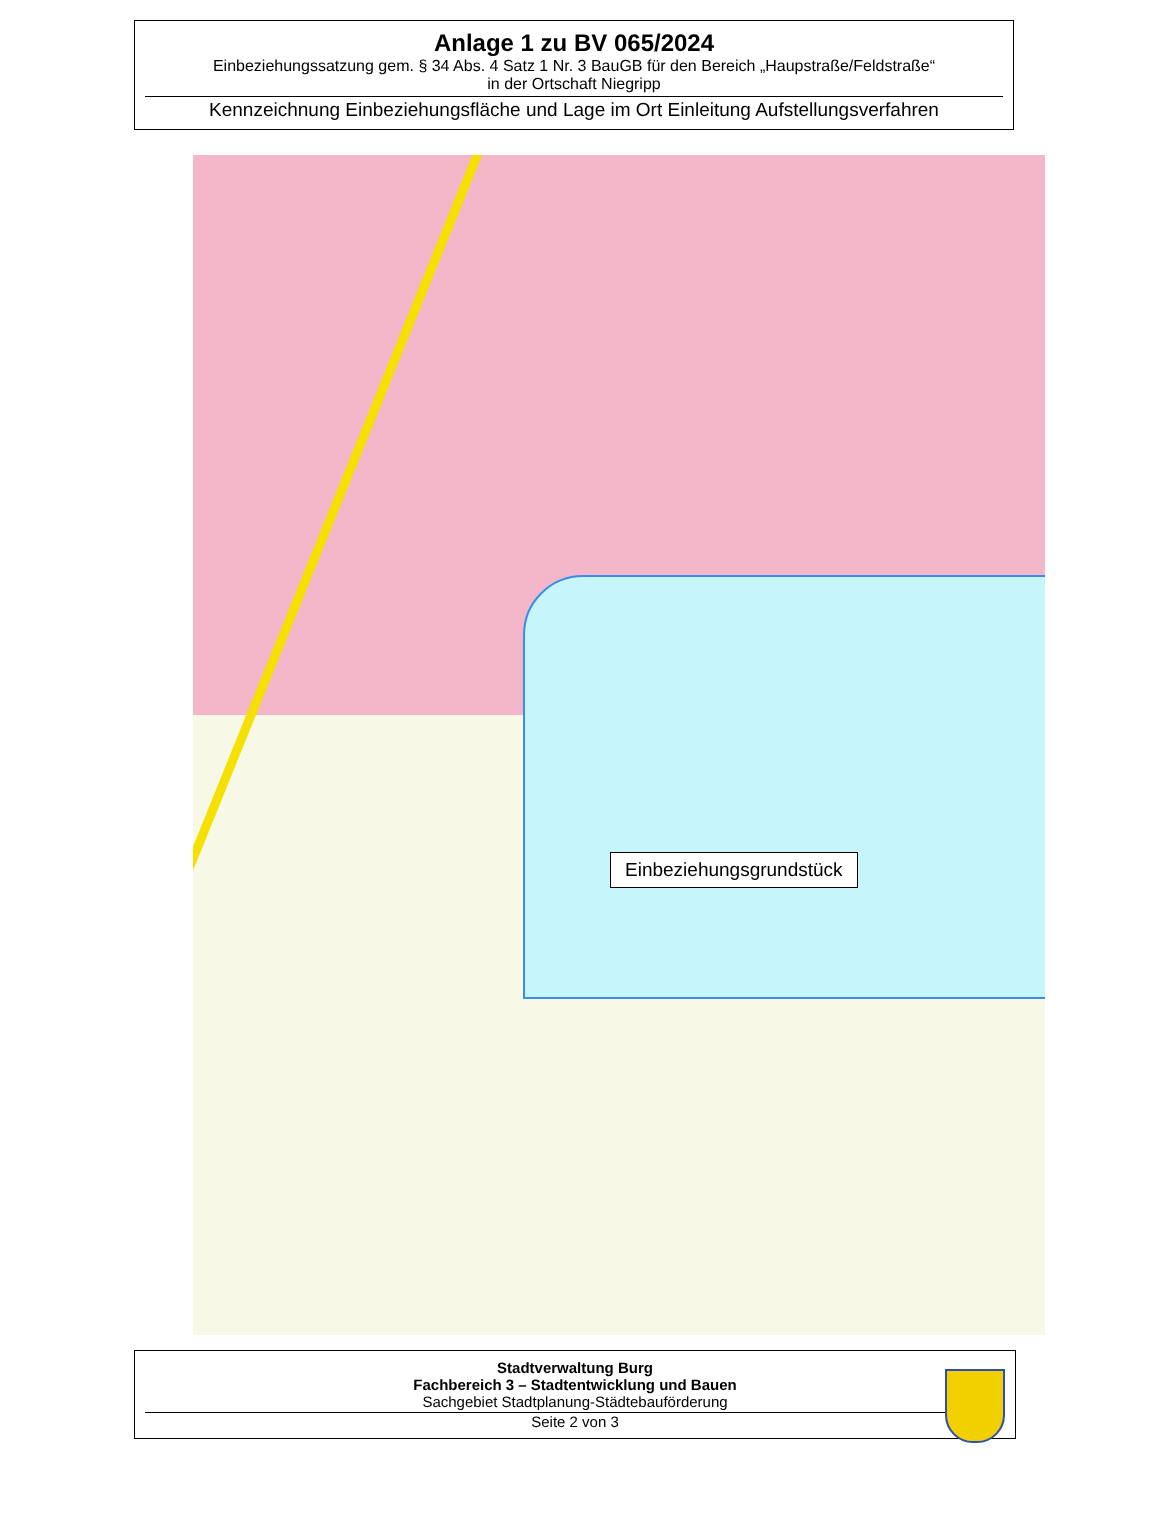Anlage 1 zu BV 065/2024
Einbeziehungssatzung gem. § 34 Abs. 4 Satz 1 Nr. 3 BauGB für den Bereich „Haupstraße/Feldstraße“
in der Ortschaft Niegripp
Kennzeichnung Einbeziehungsfläche und Lage im Ort Einleitung Aufstellungsverfahren
Einbeziehungsgrundstück
Stadtverwaltung Burg
Fachbereich 3 – Stadtentwicklung und Bauen
Sachgebiet Stadtplanung-Städtebauförderung
Seite 2 von 3